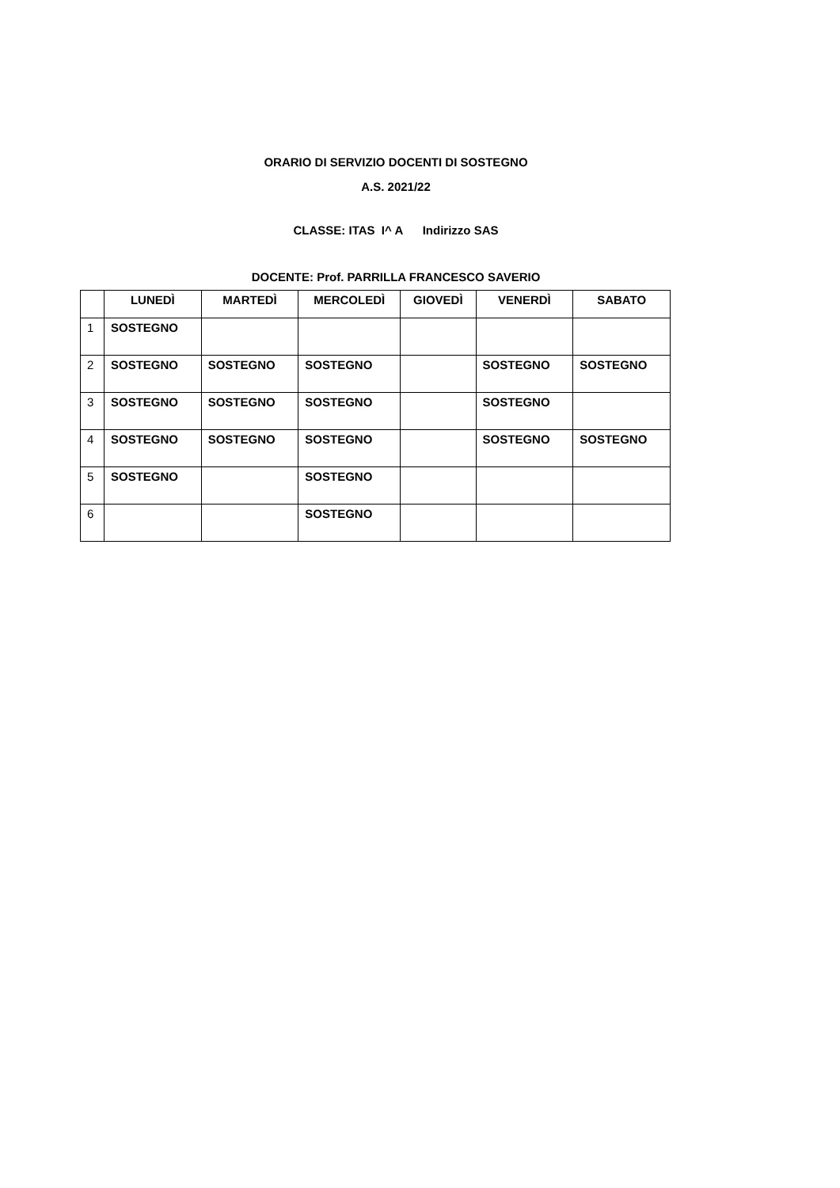ORARIO DI SERVIZIO DOCENTI DI SOSTEGNO
A.S. 2021/22
CLASSE: ITAS I^ A Indirizzo SAS
DOCENTE: Prof. PARRILLA FRANCESCO SAVERIO
| | LUNEDÌ | MARTEDÌ | MERCOLEDÌ | GIOVEDÌ | VENERDÌ | SABATO |
| --- | --- | --- | --- | --- | --- | --- |
| 1 | SOSTEGNO | | | | | |
| 2 | SOSTEGNO | SOSTEGNO | SOSTEGNO | | SOSTEGNO | SOSTEGNO |
| 3 | SOSTEGNO | SOSTEGNO | SOSTEGNO | | SOSTEGNO | |
| 4 | SOSTEGNO | SOSTEGNO | SOSTEGNO | | SOSTEGNO | SOSTEGNO |
| 5 | SOSTEGNO | | SOSTEGNO | | | |
| 6 | | | SOSTEGNO | | | |